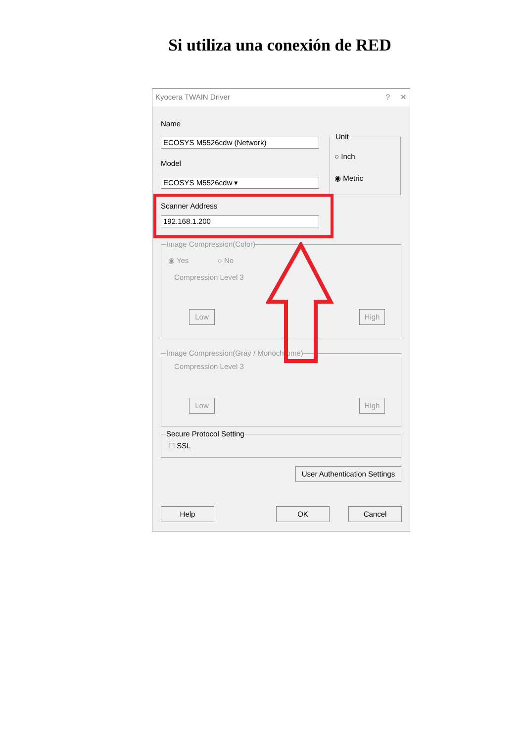Si utiliza una conexión de RED
Kyocera TWAIN Driver? ✕
Name
ECOSYS M5526cdw (Network)
Model
ECOSYS M5526cdw ▾
Unit
○ Inch
◉ Metric
Scanner Address
192.168.1.200
Image Compression(Color)
◉ Yes ○ No
Compression Level 3
Low High
Image Compression(Gray / Monochrome)
Compression Level 3
Low High
Secure Protocol Setting
☐ SSL
User Authentication Settings
Help OK Cancel